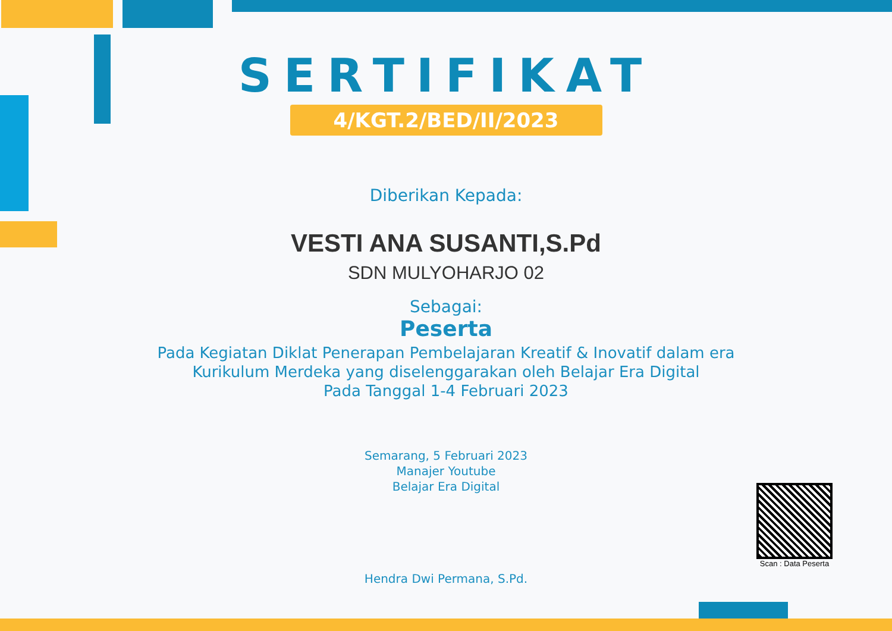SERTIFIKAT
4/KGT.2/BED/II/2023
Diberikan Kepada:
VESTI ANA SUSANTI,S.Pd
SDN MULYOHARJO 02
Sebagai:
Peserta
Pada Kegiatan Diklat Penerapan Pembelajaran Kreatif & Inovatif dalam era
Kurikulum Merdeka yang diselenggarakan oleh Belajar Era Digital
Pada Tanggal 1-4 Februari 2023
Semarang, 5 Februari 2023
Manajer Youtube
Belajar Era Digital
Hendra Dwi Permana, S.Pd.
Scan : Data Peserta